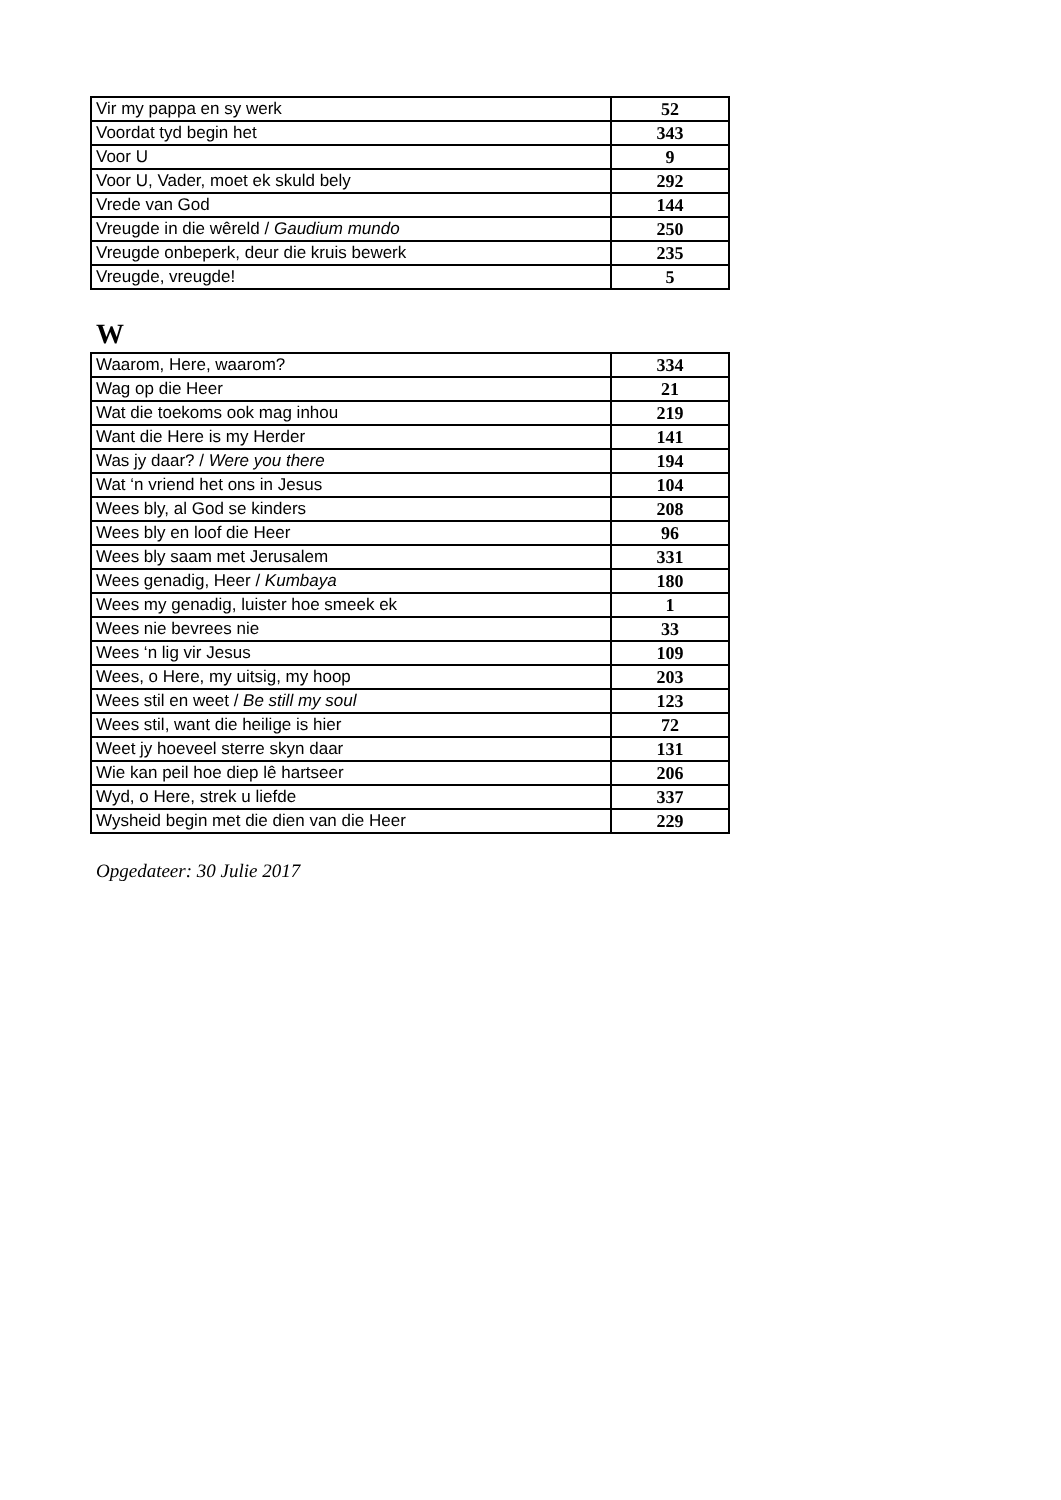| Vir my pappa en sy werk | 52 |
| Voordat tyd begin het | 343 |
| Voor U | 9 |
| Voor U, Vader, moet ek skuld bely | 292 |
| Vrede van God | 144 |
| Vreugde in die wêreld / Gaudium mundo | 250 |
| Vreugde onbeperk, deur die kruis bewerk | 235 |
| Vreugde, vreugde! | 5 |
W
| Waarom, Here, waarom? | 334 |
| Wag op die Heer | 21 |
| Wat die toekoms ook mag inhou | 219 |
| Want die Here is my Herder | 141 |
| Was jy daar? / Were you there | 194 |
| Wat ‘n vriend het ons in Jesus | 104 |
| Wees bly, al God se kinders | 208 |
| Wees bly en loof die Heer | 96 |
| Wees bly saam met Jerusalem | 331 |
| Wees genadig, Heer / Kumbaya | 180 |
| Wees my genadig, luister hoe smeek ek | 1 |
| Wees nie bevrees nie | 33 |
| Wees ‘n lig vir Jesus | 109 |
| Wees, o Here, my uitsig, my hoop | 203 |
| Wees stil en weet / Be still my soul | 123 |
| Wees stil, want die heilige is hier | 72 |
| Weet jy hoeveel sterre skyn daar | 131 |
| Wie kan peil hoe diep lê hartseer | 206 |
| Wyd, o Here, strek u liefde | 337 |
| Wysheid begin met die dien van die Heer | 229 |
Opgedateer: 30 Julie 2017